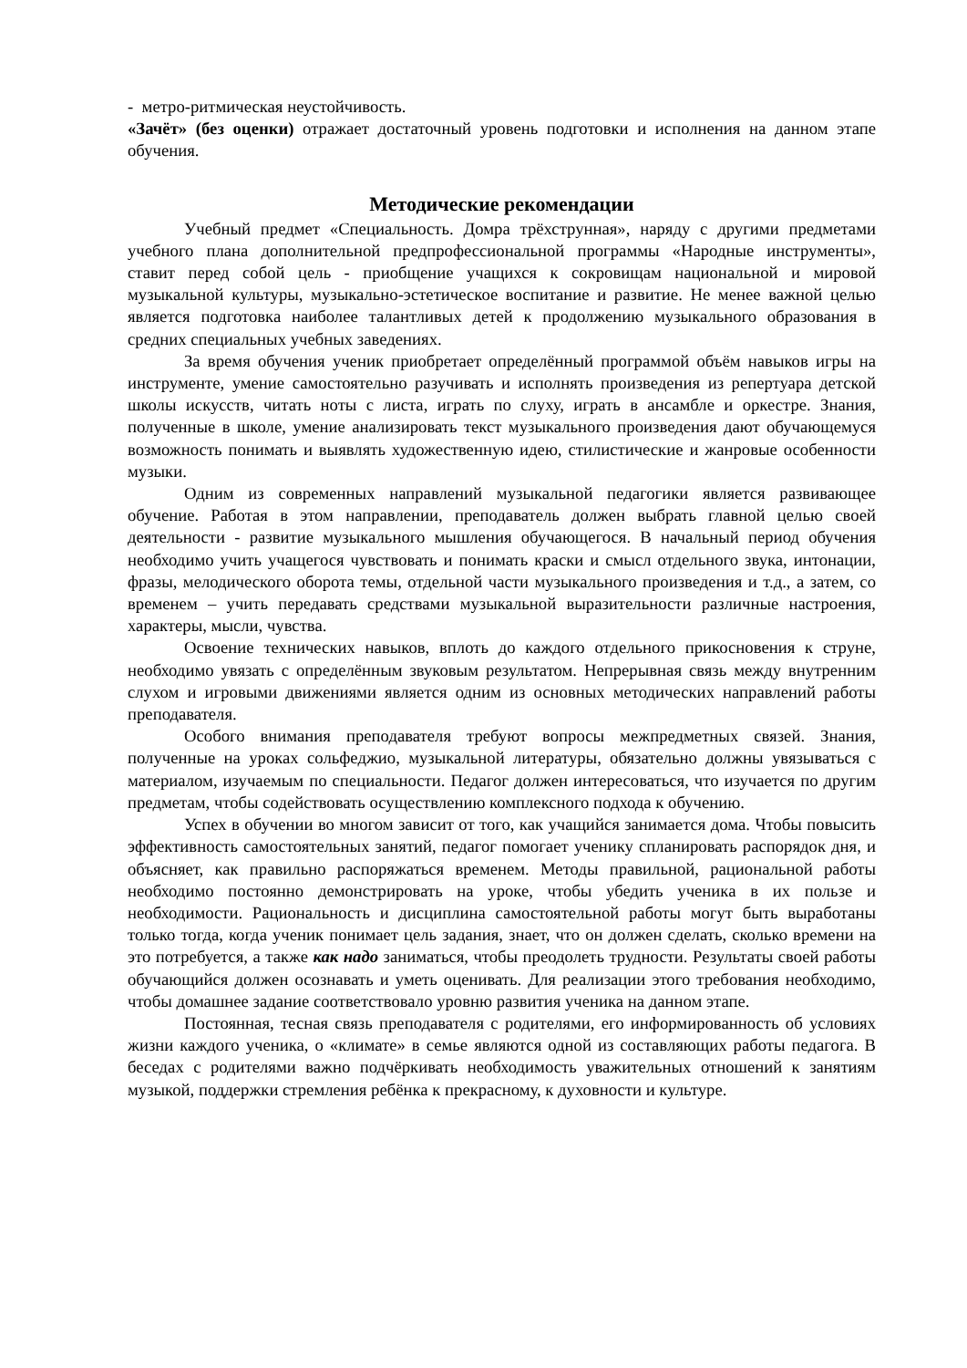- метро-ритмическая неустойчивость.
«Зачёт» (без оценки) отражает достаточный уровень подготовки и исполнения на данном этапе обучения.
Методические рекомендации
Учебный предмет «Специальность. Домра трёхструнная», наряду с другими предметами учебного плана дополнительной предпрофессиональной программы «Народные инструменты», ставит перед собой цель - приобщение учащихся к сокровищам национальной и мировой музыкальной культуры, музыкально-эстетическое воспитание и развитие. Не менее важной целью является подготовка наиболее талантливых детей к продолжению музыкального образования в средних специальных учебных заведениях.
За время обучения ученик приобретает определённый программой объём навыков игры на инструменте, умение самостоятельно разучивать и исполнять произведения из репертуара детской школы искусств, читать ноты с листа, играть по слуху, играть в ансамбле и оркестре. Знания, полученные в школе, умение анализировать текст музыкального произведения дают обучающемуся возможность понимать и выявлять художественную идею, стилистические и жанровые особенности музыки.
Одним из современных направлений музыкальной педагогики является развивающее обучение. Работая в этом направлении, преподаватель должен выбрать главной целью своей деятельности - развитие музыкального мышления обучающегося. В начальный период обучения необходимо учить учащегося чувствовать и понимать краски и смысл отдельного звука, интонации, фразы, мелодического оборота темы, отдельной части музыкального произведения и т.д., а затем, со временем – учить передавать средствами музыкальной выразительности различные настроения, характеры, мысли, чувства.
Освоение технических навыков, вплоть до каждого отдельного прикосновения к струне, необходимо увязать с определённым звуковым результатом. Непрерывная связь между внутренним слухом и игровыми движениями является одним из основных методических направлений работы преподавателя.
Особого внимания преподавателя требуют вопросы межпредметных связей. Знания, полученные на уроках сольфеджио, музыкальной литературы, обязательно должны увязываться с материалом, изучаемым по специальности. Педагог должен интересоваться, что изучается по другим предметам, чтобы содействовать осуществлению комплексного подхода к обучению.
Успех в обучении во многом зависит от того, как учащийся занимается дома. Чтобы повысить эффективность самостоятельных занятий, педагог помогает ученику спланировать распорядок дня, и объясняет, как правильно распоряжаться временем. Методы правильной, рациональной работы необходимо постоянно демонстрировать на уроке, чтобы убедить ученика в их пользе и необходимости. Рациональность и дисциплина самостоятельной работы могут быть выработаны только тогда, когда ученик понимает цель задания, знает, что он должен сделать, сколько времени на это потребуется, а также как надо заниматься, чтобы преодолеть трудности. Результаты своей работы обучающийся должен осознавать и уметь оценивать. Для реализации этого требования необходимо, чтобы домашнее задание соответствовало уровню развития ученика на данном этапе.
Постоянная, тесная связь преподавателя с родителями, его информированность об условиях жизни каждого ученика, о «климате» в семье являются одной из составляющих работы педагога. В беседах с родителями важно подчёркивать необходимость уважительных отношений к занятиям музыкой, поддержки стремления ребёнка к прекрасному, к духовности и культуре.